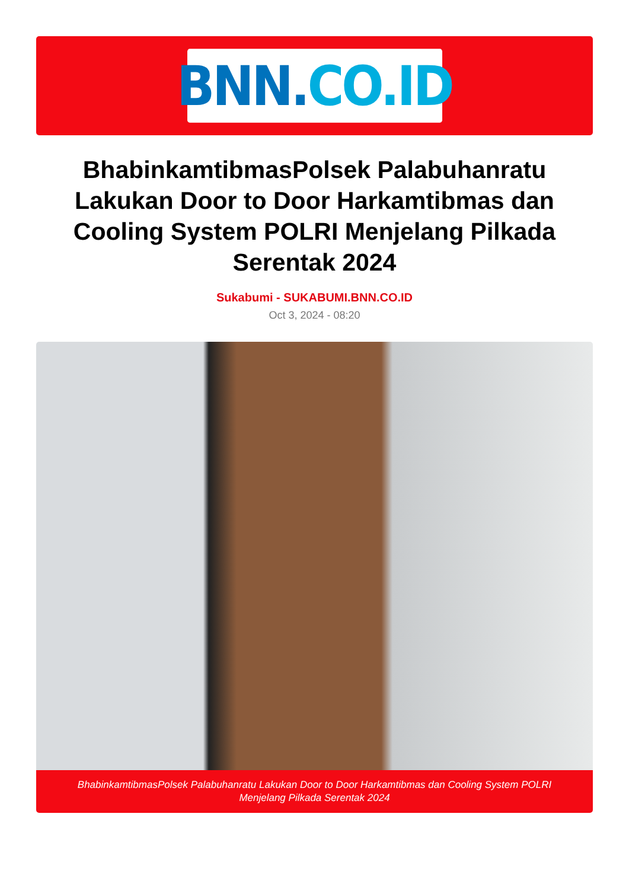BNN. CO.ID
BhabinkamtibmasPolsek Palabuhanratu Lakukan Door to Door Harkamtibmas dan Cooling System POLRI Menjelang Pilkada Serentak 2024
Sukabumi - SUKABUMI.BNN.CO.ID
Oct 3, 2024 - 08:20
BhabinkamtibmasPolsek Palabuhanratu Lakukan Door to Door Harkamtibmas dan Cooling System POLRI Menjelang Pilkada Serentak 2024